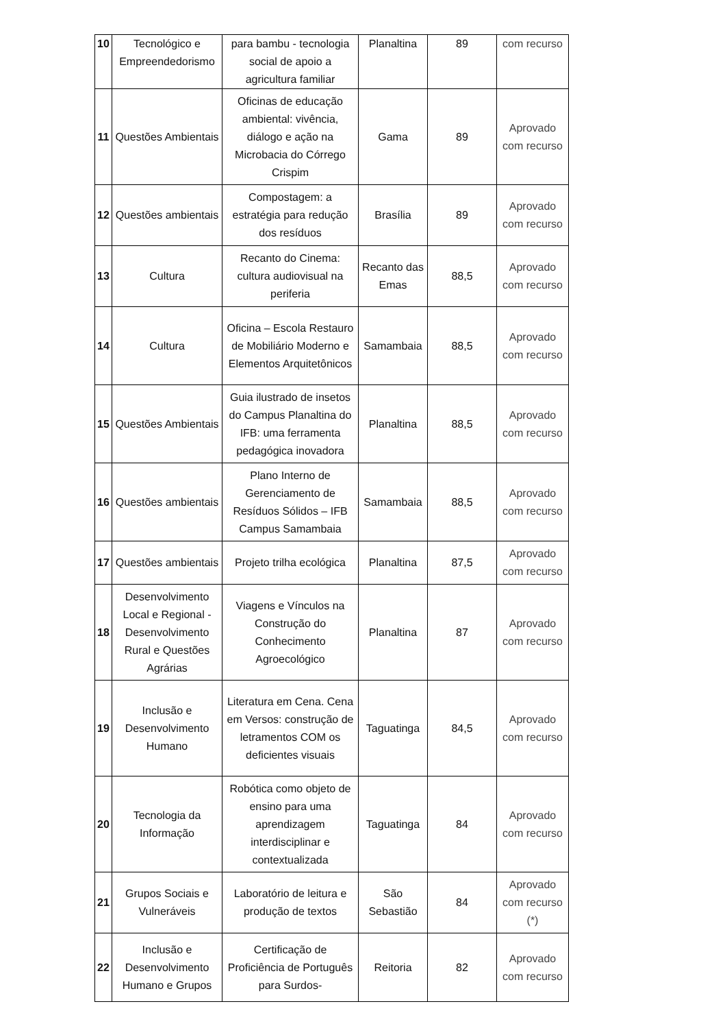| 10 | Tecnológico e Empreendedorismo | para bambu - tecnologia social de apoio a agricultura familiar | Planaltina | 89 | com recurso |
| 11 | Questões Ambientais | Oficinas de educação ambiental: vivência, diálogo e ação na Microbacia do Córrego Crispim | Gama | 89 | Aprovado com recurso |
| 12 | Questões ambientais | Compostagem: a estratégia para redução dos resíduos | Brasília | 89 | Aprovado com recurso |
| 13 | Cultura | Recanto do Cinema: cultura audiovisual na periferia | Recanto das Emas | 88,5 | Aprovado com recurso |
| 14 | Cultura | Oficina – Escola Restauro de Mobiliário Moderno e Elementos Arquitetônicos | Samambaia | 88,5 | Aprovado com recurso |
| 15 | Questões Ambientais | Guia ilustrado de insetos do Campus Planaltina do IFB: uma ferramenta pedagógica inovadora | Planaltina | 88,5 | Aprovado com recurso |
| 16 | Questões ambientais | Plano Interno de Gerenciamento de Resíduos Sólidos – IFB Campus Samambaia | Samambaia | 88,5 | Aprovado com recurso |
| 17 | Questões ambientais | Projeto trilha ecológica | Planaltina | 87,5 | Aprovado com recurso |
| 18 | Desenvolvimento Local e Regional - Desenvolvimento Rural e Questões Agrárias | Viagens e Vínculos na Construção do Conhecimento Agroecológico | Planaltina | 87 | Aprovado com recurso |
| 19 | Inclusão e Desenvolvimento Humano | Literatura em Cena. Cena em Versos: construção de letramentos COM os deficientes visuais | Taguatinga | 84,5 | Aprovado com recurso |
| 20 | Tecnologia da Informação | Robótica como objeto de ensino para uma aprendizagem interdisciplinar e contextualizada | Taguatinga | 84 | Aprovado com recurso |
| 21 | Grupos Sociais e Vulneráveis | Laboratório de leitura e produção de textos | São Sebastião | 84 | Aprovado com recurso (*) |
| 22 | Inclusão e Desenvolvimento Humano e Grupos | Certificação de Proficiência de Português para Surdos- | Reitoria | 82 | Aprovado com recurso |